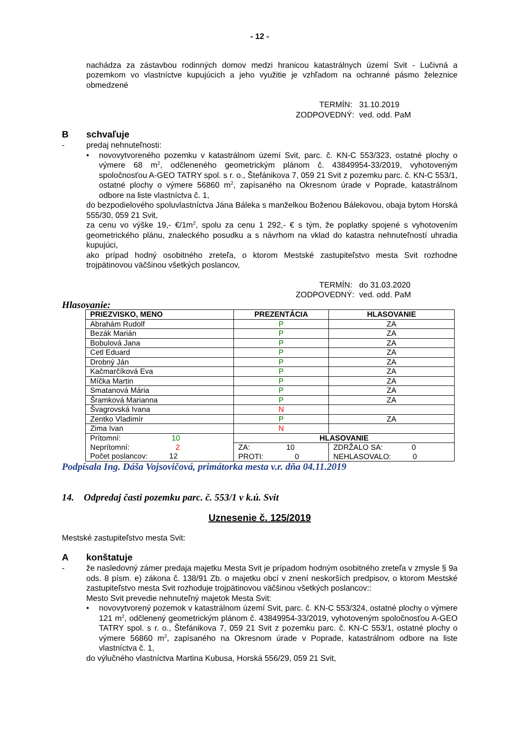- 12 -
nachádza za zástavbou rodinných domov medzi hranicou katastrálnych území Svit - Lučivná a pozemkom vo vlastníctve kupujúcich a jeho využitie je vzhľadom na ochranné pásmo železnice obmedzené
TERMÍN:
31.10.2019
ZODPOVEDNÝ:
ved. odd. PaM
Bschvaľuje
- predaj nehnuteľnosti:
• novovytvoreného pozemku v katastrálnom území Svit, parc. č. KN-C 553/323, ostatné plochy o výmere 68 m<sup>2</sup>, odčleneného geometrickým plánom č. 43849954-33/2019, vyhotoveným spoločnosťou A-GEO TATRY spol. s r. o., Štefánikova 7, 059 21 Svit z pozemku parc. č. KN-C 553/1, ostatné plochy o výmere 56860 m<sup>2</sup>, zapísaného na Okresnom úrade v Poprade, katastrálnom odbore na liste vlastníctva č. 1,
do bezpodielového spoluvlastníctva Jána Báleka s manželkou Boženou Bálekovou, obaja bytom Horská 555/30, 059 21 Svit,
za cenu vo výške 19,- €/1m<sup>2</sup>, spolu za cenu 1 292,- € s tým, že poplatky spojené s vyhotovením geometrického plánu, znaleckého posudku a s návrhom na vklad do katastra nehnuteľností uhradia kupujúci,
ako prípad hodný osobitného zreteľa, o ktorom Mestské zastupiteľstvo mesta Svit rozhodne trojpätinovou väčšinou všetkých poslancov,
TERMÍN:
do 31.03.2020
ZODPOVEDNÝ:
ved. odd. PaM
Hlasovanie:
| PRIEZVISKO, MENO | PREZENTÁCIA | HLASOVANIE |
| --- | --- | --- |
| Abrahám Rudolf | P | ZA |
| Bezák Marián | P | ZA |
| Bobulová Jana | P | ZA |
| Cetl Eduard | P | ZA |
| Drobný Ján | P | ZA |
| Kačmarčíková Eva | P | ZA |
| Míčka Martin | P | ZA |
| Smatanová Mária | P | ZA |
| Šramková Marianna | P | ZA |
| Švagrovská Ivana | N | |
| Zentko Vladimír | P | ZA |
| Zima Ivan | N | |
| Prítomní: 10 Neprítomní: 2 Počet poslancov: 12 | HLASOVANIE | |
| | ZA: 10 PROTI: 0 | ZDRŽALO SA: 0 NEHLASOVALO: 0 |
Podpísala Ing. Dáša Vojsovičová, primátorka mesta v.r. dňa 04.11.2019
14. Odpredaj časti pozemku parc. č. 553/1 v k.ú. Svit
Uznesenie č. 125/2019
Mestské zastupiteľstvo mesta Svit:
Akonštatuje
- že nasledovný zámer predaja majetku Mesta Svit je prípadom hodným osobitného zreteľa v zmysle § 9a ods. 8 písm. e) zákona č. 138/91 Zb. o majetku obcí v znení neskorších predpisov, o ktorom Mestské zastupiteľstvo mesta Svit rozhoduje trojpätinovou väčšinou všetkých poslancov::
Mesto Svit prevedie nehnuteľný majetok Mesta Svit:
• novovytvorený pozemok v katastrálnom území Svit, parc. č. KN-C 553/324, ostatné plochy o výmere 121 m<sup>2</sup>, odčlenený geometrickým plánom č. 43849954-33/2019, vyhotoveným spoločnosťou A-GEO TATRY spol. s r. o., Štefánikova 7, 059 21 Svit z pozemku parc. č. KN-C 553/1, ostatné plochy o výmere 56860 m<sup>2</sup>, zapísaného na Okresnom úrade v Poprade, katastrálnom odbore na liste vlastníctva č. 1,
do výlučného vlastníctva Martina Kubusa, Horská 556/29, 059 21 Svit,